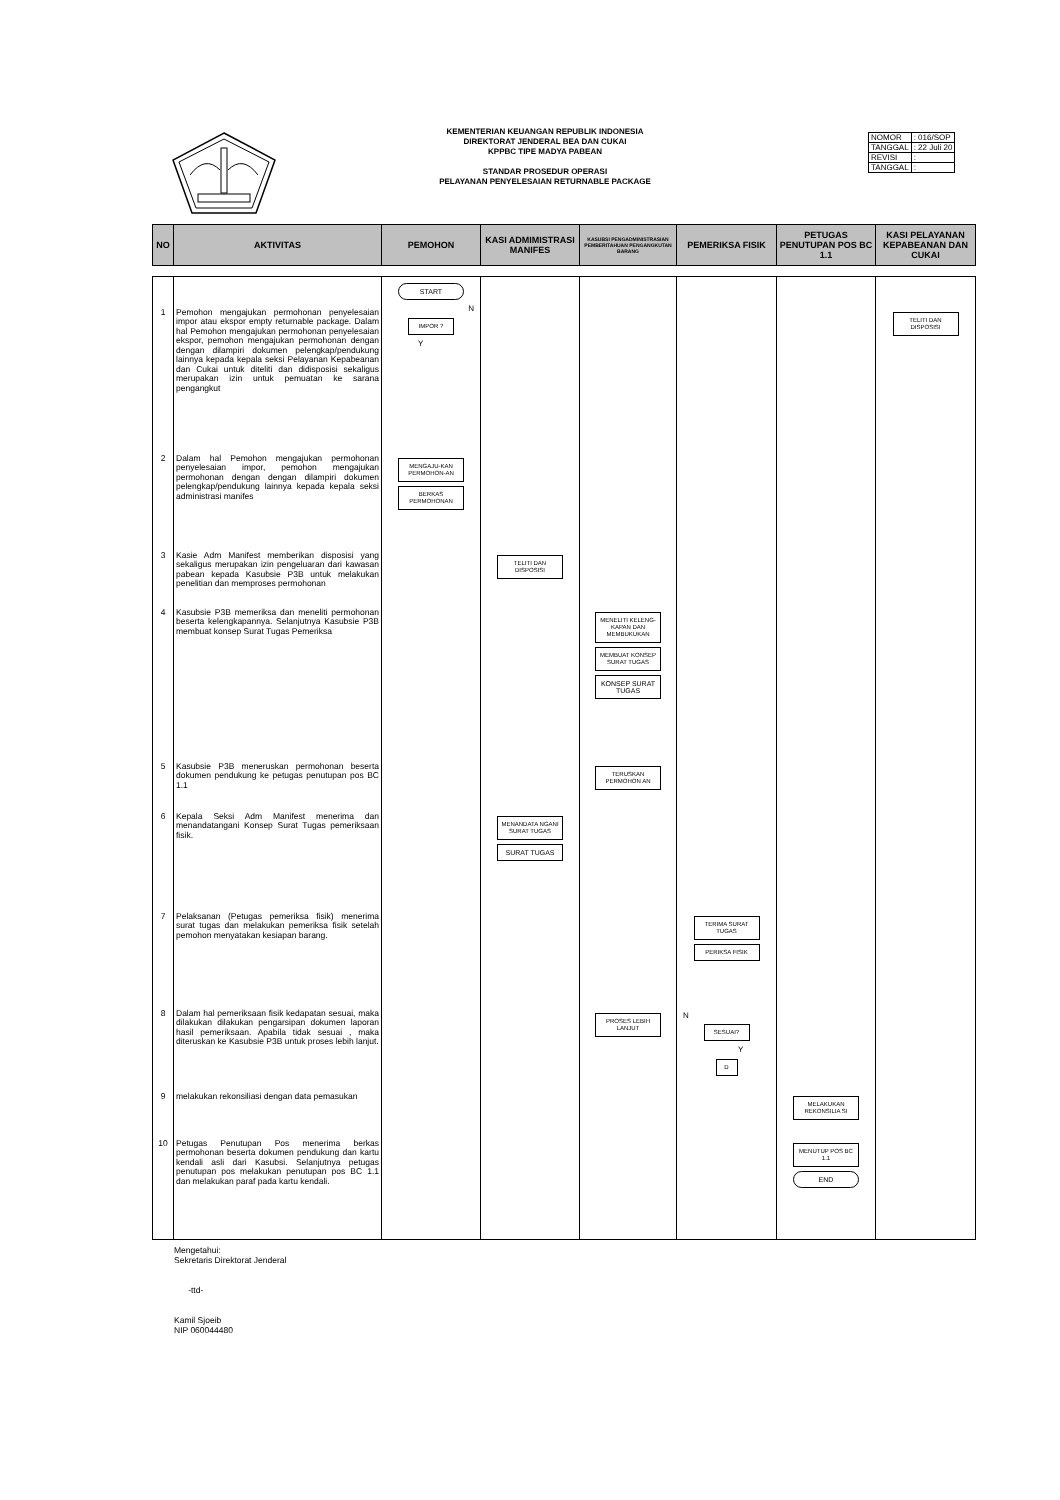KEMENTERIAN KEUANGAN REPUBLIK INDONESIA
DIREKTORAT JENDERAL BEA DAN CUKAI
KPPBC TIPE MADYA PABEAN
STANDAR PROSEDUR OPERASI
PELAYANAN PENYELESAIAN RETURNABLE PACKAGE
| NOMOR | : 016/SOP |
| TANGGAL | : 22 Juli 20 |
| REVISI | : |
| TANGGAL | : |
| NO | AKTIVITAS | PEMOHON | KASI ADMIMISTRASI MANIFES | KASUBSI PENGADMINISTRASIAN PEMBERITAHUAN PENGANGKUTAN BARANG | PEMERIKSA FISIK | PETUGAS PENUTUPAN POS BC 1.1 | KASI PELAYANAN KEPABEANAN DAN CUKAI |
| --- | --- | --- | --- | --- | --- | --- | --- |
| 1 | Pemohon mengajukan permohonan penyelesaian impor atau ekspor empty returnable package. Dalam hal Pemohon mengajukan permohonan penyelesaian ekspor, pemohon mengajukan permohonan dengan dengan dilampiri dokumen pelengkap/pendukung lainnya kepada kepala seksi Pelayanan Kepabeanan dan Cukai untuk diteliti dan didisposisi sekaligus merupakan izin untuk pemuatan ke sarana pengangkut | START N IMPOR ? Y | | | | | TELITI DAN DISPOSISI |
| 2 | Dalam hal Pemohon mengajukan permohonan penyelesaian impor, pemohon mengajukan permohonan dengan dengan dilampiri dokumen pelengkap/pendukung lainnya kepada kepala seksi administrasi manifes | MENGAJU-KAN PERMOHON-AN BERKAS PERMOHONAN | | | | | |
| 3 | Kasie Adm Manifest memberikan disposisi yang sekaligus merupakan izin pengeluaran dari kawasan pabean kepada Kasubsie P3B untuk melakukan penelitian dan memproses permohonan | | TELITI DAN DISPOSISI | | | | |
| 4 | Kasubsie P3B memeriksa dan meneliti permohonan beserta kelengkapannya. Selanjutnya Kasubsie P3B membuat konsep Surat Tugas Pemeriksa | | | MENELITI KELENG-KAPAN DAN MEMBUKUKAN MEMBUAT KONSEP SURAT TUGAS KONSEP SURAT TUGAS | | | |
| 5 | Kasubsie P3B meneruskan permohonan beserta dokumen pendukung ke petugas penutupan pos BC 1.1 | | | TERUSKAN PERMOHON AN | | | |
| 6 | Kepala Seksi Adm Manifest menerima dan menandatangani Konsep Surat Tugas pemeriksaan fisik. | | MENANDATA NGANI SURAT TUGAS SURAT TUGAS | | | | |
| 7 | Pelaksanan (Petugas pemeriksa fisik) menerima surat tugas dan melakukan pemeriksa fisik setelah pemohon menyatakan kesiapan barang. | | | | TERIMA SURAT TUGAS PERIKSA FISIK | | |
| 8 | Dalam hal pemeriksaan fisik kedapatan sesuai, maka dilakukan dilakukan pengarsipan dokumen laporan hasil pemeriksaan. Apabila tidak sesuai , maka diteruskan ke Kasubsie P3B untuk proses lebih lanjut. | | | PROSES LEBIH LANJUT | N SESUAI? Y D | | |
| 9 | melakukan rekonsiliasi dengan data pemasukan | | | | | MELAKUKAN REKONSILIA SI | |
| 10 | Petugas Penutupan Pos menerima berkas permohonan beserta dokumen pendukung dan kartu kendali asli dari Kasubsi. Selanjutnya petugas penutupan pos melakukan penutupan pos BC 1.1 dan melakukan paraf pada kartu kendali. | | | | | MENUTUP POS BC 1.1 END | |
Mengetahui:
Sekretaris Direktorat Jenderal
-ttd-
Kamil Sjoeib
NIP 060044480